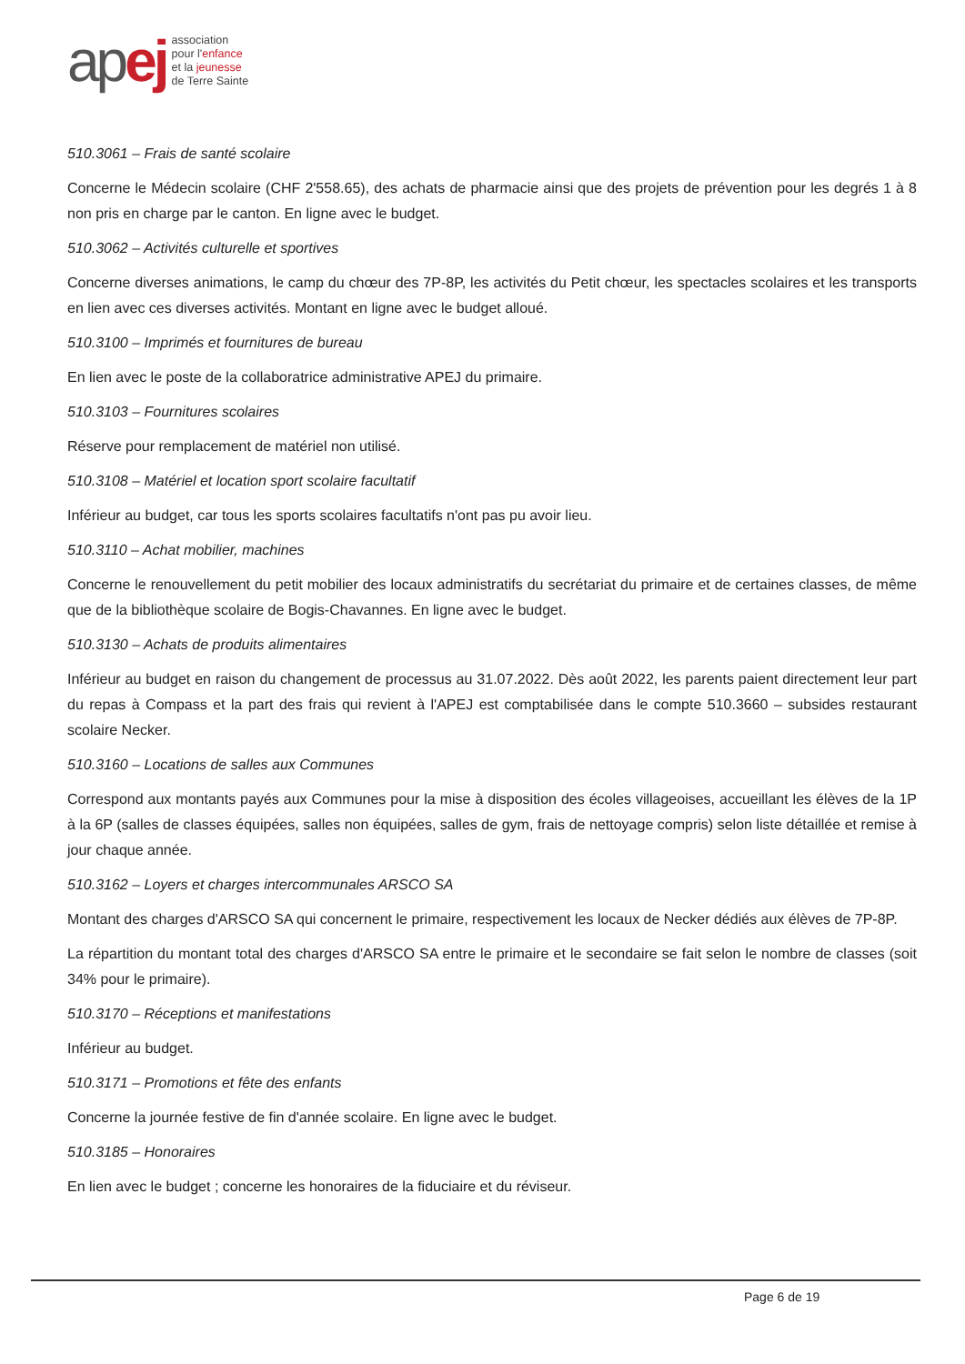apej
association
pour l'enfance
et la jeunesse
de Terre Sainte
510.3061 – Frais de santé scolaire
Concerne le Médecin scolaire (CHF 2'558.65), des achats de pharmacie ainsi que des projets de prévention pour les degrés 1 à 8 non pris en charge par le canton. En ligne avec le budget.
510.3062 – Activités culturelle et sportives
Concerne diverses animations, le camp du chœur des 7P-8P, les activités du Petit chœur, les spectacles scolaires et les transports en lien avec ces diverses activités. Montant en ligne avec le budget alloué.
510.3100 – Imprimés et fournitures de bureau
En lien avec le poste de la collaboratrice administrative APEJ du primaire.
510.3103 – Fournitures scolaires
Réserve pour remplacement de matériel non utilisé.
510.3108 – Matériel et location sport scolaire facultatif
Inférieur au budget, car tous les sports scolaires facultatifs n'ont pas pu avoir lieu.
510.3110 – Achat mobilier, machines
Concerne le renouvellement du petit mobilier des locaux administratifs du secrétariat du primaire et de certaines classes, de même que de la bibliothèque scolaire de Bogis-Chavannes. En ligne avec le budget.
510.3130 – Achats de produits alimentaires
Inférieur au budget en raison du changement de processus au 31.07.2022. Dès août 2022, les parents paient directement leur part du repas à Compass et la part des frais qui revient à l'APEJ est comptabilisée dans le compte 510.3660 – subsides restaurant scolaire Necker.
510.3160 – Locations de salles aux Communes
Correspond aux montants payés aux Communes pour la mise à disposition des écoles villageoises, accueillant les élèves de la 1P à la 6P (salles de classes équipées, salles non équipées, salles de gym, frais de nettoyage compris) selon liste détaillée et remise à jour chaque année.
510.3162 – Loyers et charges intercommunales ARSCO SA
Montant des charges d'ARSCO SA qui concernent le primaire, respectivement les locaux de Necker dédiés aux élèves de 7P-8P.
La répartition du montant total des charges d'ARSCO SA entre le primaire et le secondaire se fait selon le nombre de classes (soit 34% pour le primaire).
510.3170 – Réceptions et manifestations
Inférieur au budget.
510.3171 – Promotions et fête des enfants
Concerne la journée festive de fin d'année scolaire. En ligne avec le budget.
510.3185 – Honoraires
En lien avec le budget ; concerne les honoraires de la fiduciaire et du réviseur.
Page 6 de 19